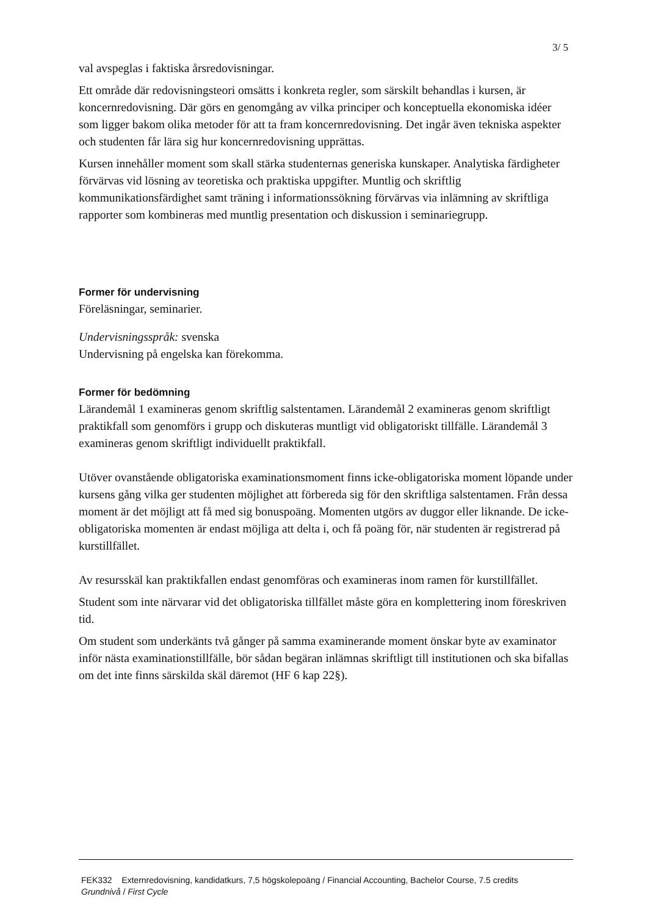3/ 5
val avspeglas i faktiska årsredovisningar.
Ett område där redovisningsteori omsätts i konkreta regler, som särskilt behandlas i kursen, är koncernredovisning. Där görs en genomgång av vilka principer och konceptuella ekonomiska idéer som ligger bakom olika metoder för att ta fram koncernredovisning. Det ingår även tekniska aspekter och studenten får lära sig hur koncernredovisning upprättas.
Kursen innehåller moment som skall stärka studenternas generiska kunskaper. Analytiska färdigheter förvärvas vid lösning av teoretiska och praktiska uppgifter. Muntlig och skriftlig kommunikationsfärdighet samt träning i informationssökning förvärvas via inlämning av skriftliga rapporter som kombineras med muntlig presentation och diskussion i seminariegrupp.
Former för undervisning
Föreläsningar, seminarier.
Undervisningsspråk: svenska
Undervisning på engelska kan förekomma.
Former för bedömning
Lärandemål 1 examineras genom skriftlig salstentamen. Lärandemål 2 examineras genom skriftligt praktikfall som genomförs i grupp och diskuteras muntligt vid obligatoriskt tillfälle. Lärandemål 3 examineras genom skriftligt individuellt praktikfall.
Utöver ovanstående obligatoriska examinationsmoment finns icke-obligatoriska moment löpande under kursens gång vilka ger studenten möjlighet att förbereda sig för den skriftliga salstentamen. Från dessa moment är det möjligt att få med sig bonuspoäng. Momenten utgörs av duggor eller liknande. De icke-obligatoriska momenten är endast möjliga att delta i, och få poäng för, när studenten är registrerad på kurstillfället.
Av resursskäl kan praktikfallen endast genomföras och examineras inom ramen för kurstillfället.
Student som inte närvarar vid det obligatoriska tillfället måste göra en komplettering inom föreskriven tid.
Om student som underkänts två gånger på samma examinerande moment önskar byte av examinator inför nästa examinationstillfälle, bör sådan begäran inlämnas skriftligt till institutionen och ska bifallas om det inte finns särskilda skäl däremot (HF 6 kap 22§).
FEK332 Externredovisning, kandidatkurs, 7,5 högskolepoäng / Financial Accounting, Bachelor Course, 7.5 credits
Grundnivå / First Cycle